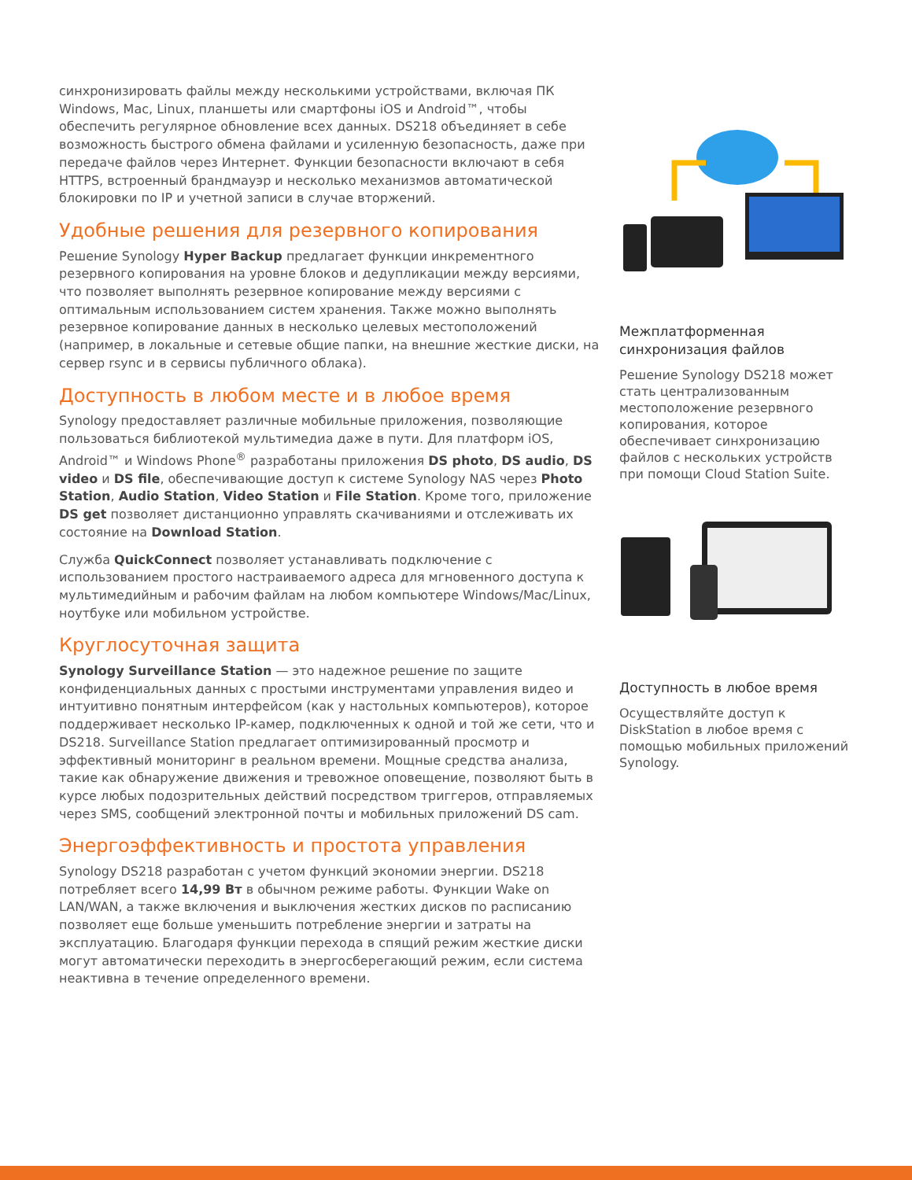синхронизировать файлы между несколькими устройствами, включая ПК Windows, Mac, Linux, планшеты или смартфоны iOS и Android™, чтобы обеспечить регулярное обновление всех данных. DS218 объединяет в себе возможность быстрого обмена файлами и усиленную безопасность, даже при передаче файлов через Интернет. Функции безопасности включают в себя HTTPS, встроенный брандмауэр и несколько механизмов автоматической блокировки по IP и учетной записи в случае вторжений.
Удобные решения для резервного копирования
Решение Synology Hyper Backup предлагает функции инкрементного резервного копирования на уровне блоков и дедупликации между версиями, что позволяет выполнять резервное копирование между версиями с оптимальным использованием систем хранения. Также можно выполнять резервное копирование данных в несколько целевых местоположений (например, в локальные и сетевые общие папки, на внешние жесткие диски, на сервер rsync и в сервисы публичного облака).
Доступность в любом месте и в любое время
Synology предоставляет различные мобильные приложения, позволяющие пользоваться библиотекой мультимедиа даже в пути. Для платформ iOS, Android™ и Windows Phone<sup>®</sup> разработаны приложения DS photo, DS audio, DS video и DS file, обеспечивающие доступ к системе Synology NAS через Photo Station, Audio Station, Video Station и File Station. Кроме того, приложение DS get позволяет дистанционно управлять скачиваниями и отслеживать их состояние на Download Station.
Служба QuickConnect позволяет устанавливать подключение с использованием простого настраиваемого адреса для мгновенного доступа к мультимедийным и рабочим файлам на любом компьютере Windows/Mac/Linux, ноутбуке или мобильном устройстве.
Круглосуточная защита
Synology Surveillance Station — это надежное решение по защите конфиденциальных данных с простыми инструментами управления видео и интуитивно понятным интерфейсом (как у настольных компьютеров), которое поддерживает несколько IP-камер, подключенных к одной и той же сети, что и DS218. Surveillance Station предлагает оптимизированный просмотр и эффективный мониторинг в реальном времени. Мощные средства анализа, такие как обнаружение движения и тревожное оповещение, позволяют быть в курсе любых подозрительных действий посредством триггеров, отправляемых через SMS, сообщений электронной почты и мобильных приложений DS cam.
Энергоэффективность и простота управления
Synology DS218 разработан с учетом функций экономии энергии. DS218 потребляет всего 14,99 Вт в обычном режиме работы. Функции Wake on LAN/WAN, а также включения и выключения жестких дисков по расписанию позволяет еще больше уменьшить потребление энергии и затраты на эксплуатацию. Благодаря функции перехода в спящий режим жесткие диски могут автоматически переходить в энергосберегающий режим, если система неактивна в течение определенного времени.
Межплатформенная синхронизация файлов
Решение Synology DS218 может стать централизованным местоположение резервного копирования, которое обеспечивает синхронизацию файлов с нескольких устройств при помощи Cloud Station Suite.
Доступность в любое время
Осуществляйте доступ к DiskStation в любое время с помощью мобильных приложений Synology.